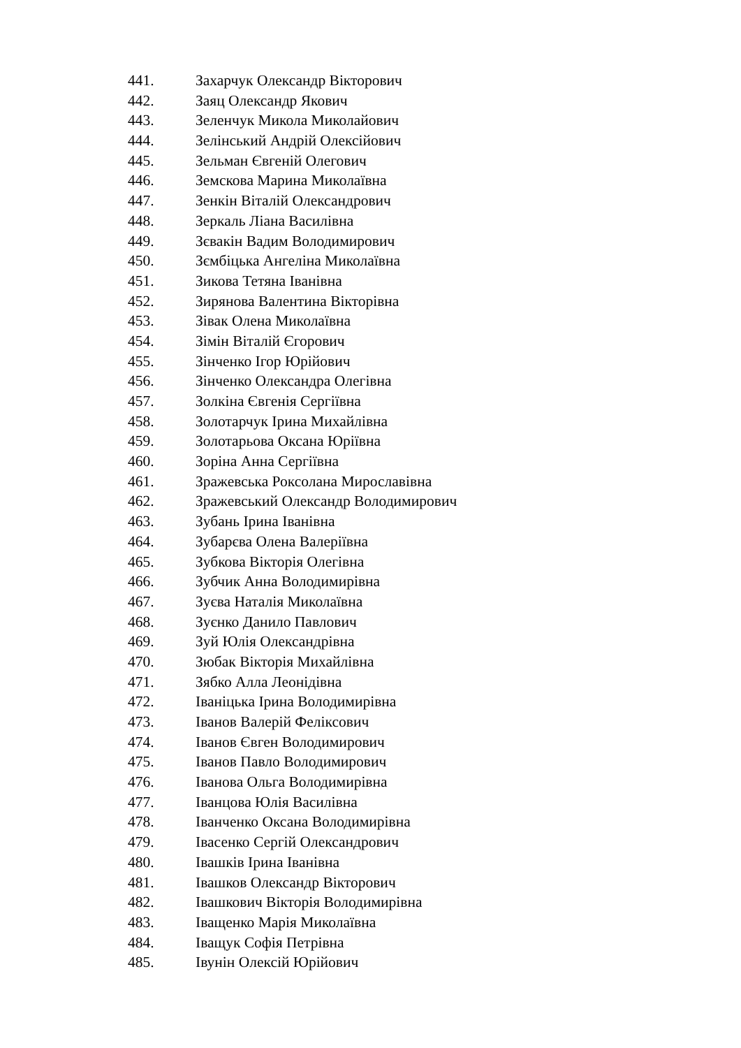441. Захарчук Олександр Вікторович
442. Заяц Олександр Якович
443. Зеленчук Микола Миколайович
444. Зелінський Андрій Олексійович
445. Зельман Євгеній Олегович
446. Земскова Марина Миколаївна
447. Зенкін Віталій Олександрович
448. Зеркаль Ліана Василівна
449. Зєвакін Вадим Володимирович
450. Зємбіцька Ангеліна Миколаївна
451. Зикова Тетяна Іванівна
452. Зирянова Валентина Вікторівна
453. Зівак Олена Миколаївна
454. Зімін Віталій Єгорович
455. Зінченко Ігор Юрійович
456. Зінченко Олександра Олегівна
457. Золкіна Євгенія Сергіївна
458. Золотарчук Ірина Михайлівна
459. Золотарьова Оксана Юріївна
460. Зоріна Анна Сергіївна
461. Зражевська Роксолана Мирославівна
462. Зражевський Олександр Володимирович
463. Зубань Ірина Іванівна
464. Зубарєва Олена Валеріївна
465. Зубкова Вікторія Олегівна
466. Зубчик Анна Володимирівна
467. Зуєва Наталія Миколаївна
468. Зуєнко Данило Павлович
469. Зуй Юлія Олександрівна
470. Зюбак Вікторія Михайлівна
471. Зябко Алла Леонідівна
472. Іваніцька Ірина Володимирівна
473. Іванов Валерій Феліксович
474. Іванов Євген Володимирович
475. Іванов Павло Володимирович
476. Іванова Ольга Володимирівна
477. Іванцова Юлія Василівна
478. Іванченко Оксана Володимирівна
479. Івасенко Сергій Олександрович
480. Івашків Ірина Іванівна
481. Івашков Олександр Вікторович
482. Івашкович Вікторія Володимирівна
483. Іващенко Марія Миколаївна
484. Іващук Софія Петрівна
485. Івунін Олексій Юрійович